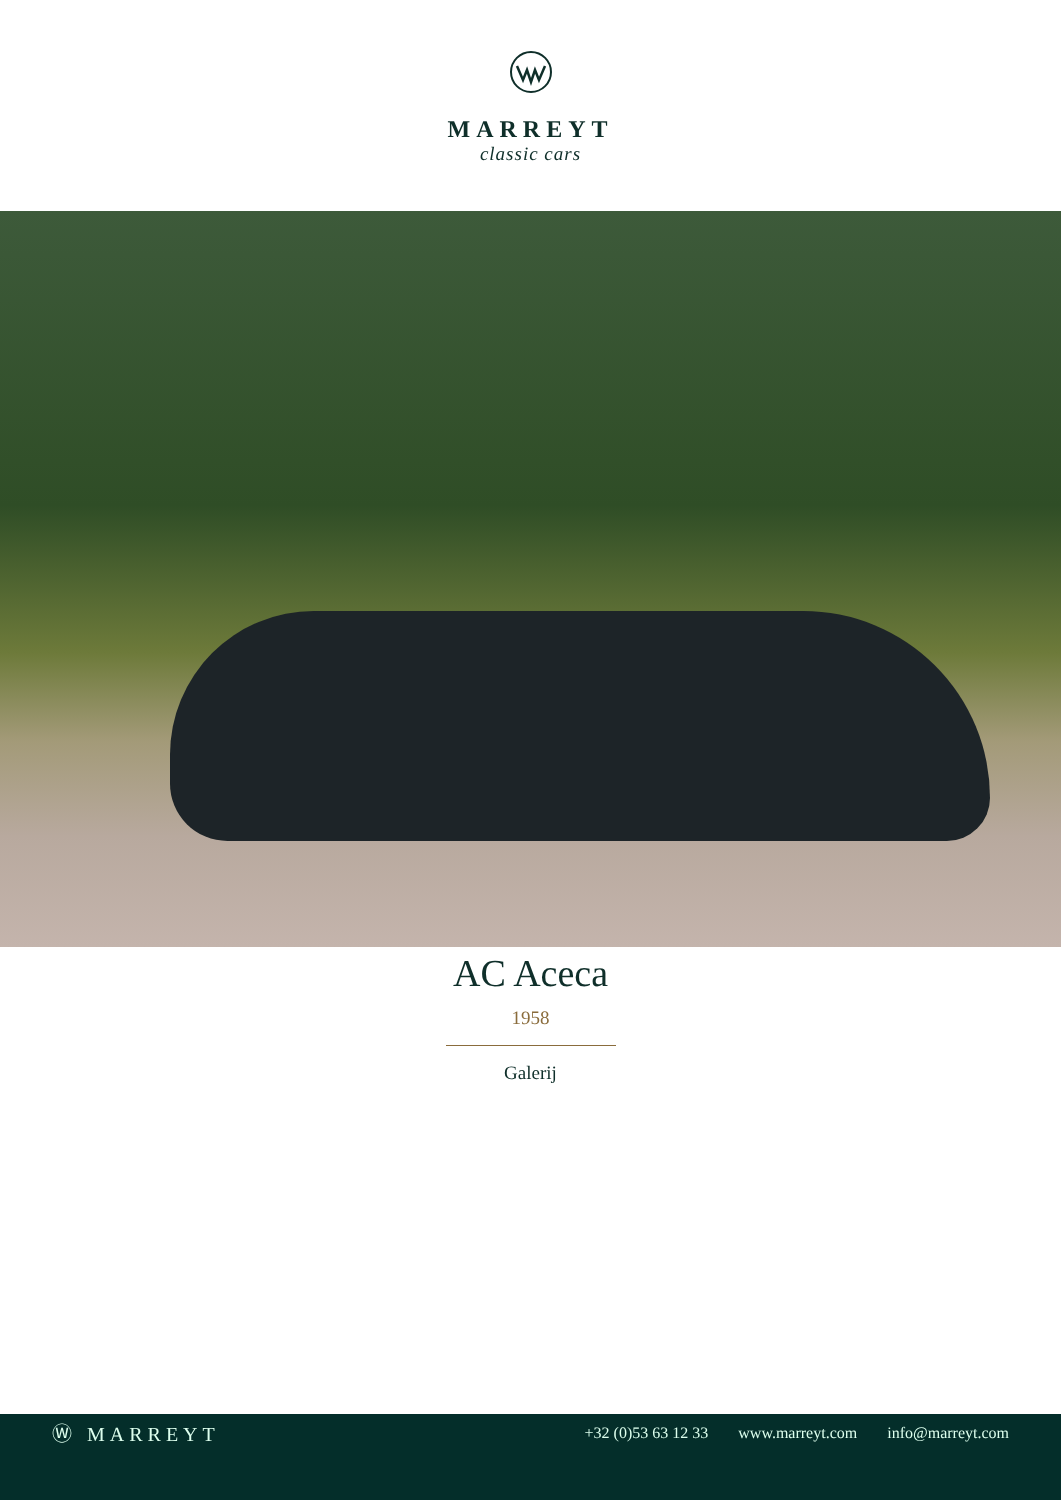MARREYT
classic cars
AC Aceca
1958
Galerij
Ⓦ MARREYT
+32 (0)53 63 12 33 www.marreyt.com info@marreyt.com